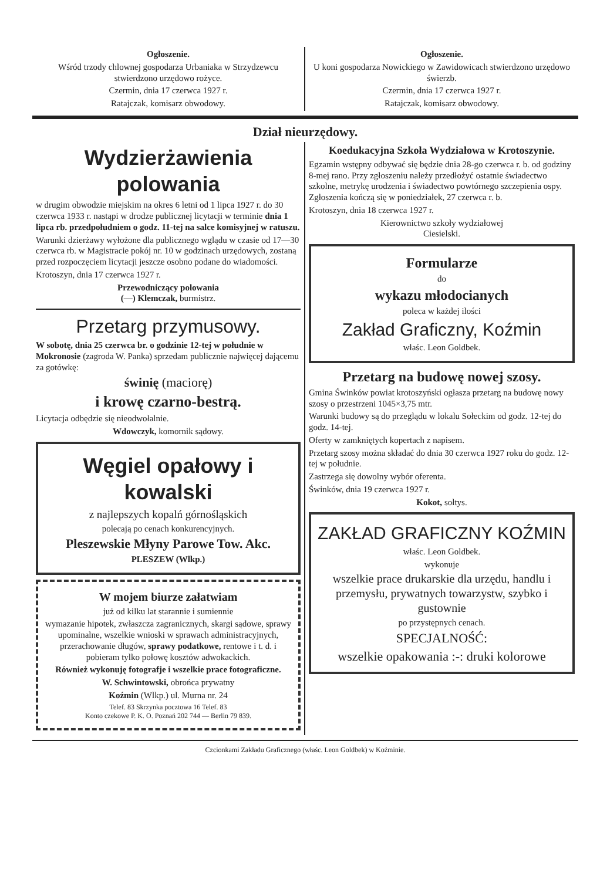Ogłoszenie.
Wśród trzody chlownej gospodarza Urbaniaka w Strzydzewcu stwierdzono urzędowo rożyce.
Czermin, dnia 17 czerwca 1927 r.
Ratajczak, komisarz obwodowy.
Ogłoszenie.
U koni gospodarza Nowickiego w Zawidowicach stwierdzono urzędowo świerzb.
Czermin, dnia 17 czerwca 1927 r.
Ratajczak, komisarz obwodowy.
Dział nieurzędowy.
Wydzierżawienia polowania
w drugim obwodzie miejskim na okres 6 letni od 1 lipca 1927 r. do 30 czerwca 1933 r. nastąpi w drodze publicznej licytacji w terminie dnia 1 lipca rb. przedpołudniem o godz. 11-tej na salce komisyjnej w ratuszu.
Warunki dzierżawy wyłożone dla publicznego wglądu w czasie od 17—30 czerwca rb. w Magistracie pokój nr. 10 w godzinach urzędowych, zostaną przed rozpoczęciem licytacji jeszcze osobno podane do wiadomości.
Krotoszyn, dnia 17 czerwca 1927 r.
Przewodniczący polowania
(—) Klemczak, burmistrz.
Przetarg przymusowy.
W sobotę, dnia 25 czerwca br. o godzinie 12-tej w południe w Mokronosie (zagroda W. Panka) sprzedam publicznie najwięcej dającemu za gotówkę:
świnię (maciorę)
i krowę czarno-bestrą.
Licytacja odbędzie się nieodwołalnie.
Wdowczyk, komornik sądowy.
Węgiel opałowy i kowalski
z najlepszych kopalń górnośląskich
polecają po cenach konkurencyjnych.
Pleszewskie Młyny Parowe Tow. Akc.
PLESZEW (Wlkp.)
W mojem biurze załatwiam
już od kilku lat starannie i sumiennie
wymazanie hipotek, zwłaszcza zagranicznych, skargi sądowe, sprawy upominalne, wszelkie wnioski w sprawach administracyjnych, przerachowanie długów, sprawy podatkowe, rentowe i t. d. i pobieram tylko połowę kosztów adwokackich.
Również wykonuję fotografje i wszelkie prace fotograficzne.
W. Schwintowski, obrońca prywatny
Koźmin (Wlkp.) ul. Murna nr. 24
Telef. 83 Skrzynka pocztowa 16 Telef. 83
Konto czekowe P. K. O. Poznań 202 744 — Berlin 79 839.
Koedukacyjna Szkoła Wydziałowa w Krotoszynie.
Egzamin wstępny odbywać się będzie dnia 28-go czerwca r. b. od godziny 8-mej rano. Przy zgłoszeniu należy przedłożyć ostatnie świadectwo szkolne, metrykę urodzenia i świadectwo powtórnego szczepienia ospy. Zgłoszenia kończą się w poniedziałek, 27 czerwca r. b.
Krotoszyn, dnia 18 czerwca 1927 r.
Kierownictwo szkoły wydziałowej
Ciesielski.
Formularze
do
wykazu młodocianych
poleca w każdej ilości
Zakład Graficzny, Koźmin
właśc. Leon Goldbek.
Przetarg na budowę nowej szosy.
Gmina Świnków powiat krotoszyński ogłasza przetarg na budowę nowy szosy o przestrzeni 1045×3,75 mtr.
Warunki budowy są do przeglądu w lokalu Sołeckim od godz. 12-tej do godz. 14-tej.
Oferty w zamkniętych kopertach z napisem.
Przetarg szosy można składać do dnia 30 czerwca 1927 roku do godz. 12-tej w południe.
Zastrzega się dowolny wybór oferenta.
Świnków, dnia 19 czerwca 1927 r.
Kokot, sołtys.
ZAKŁAD GRAFICZNY KOŹMIN
właśc. Leon Goldbek.
wykonuje
wszelkie prace drukarskie dla urzędu, handlu i przemysłu, prywatnych towarzystw, szybko i gustownie
po przystępnych cenach.
SPECJALNOŚĆ:
wszelkie opakowania :-: druki kolorowe
Czcionkami Zakładu Graficznego (właśc. Leon Goldbek) w Koźminie.